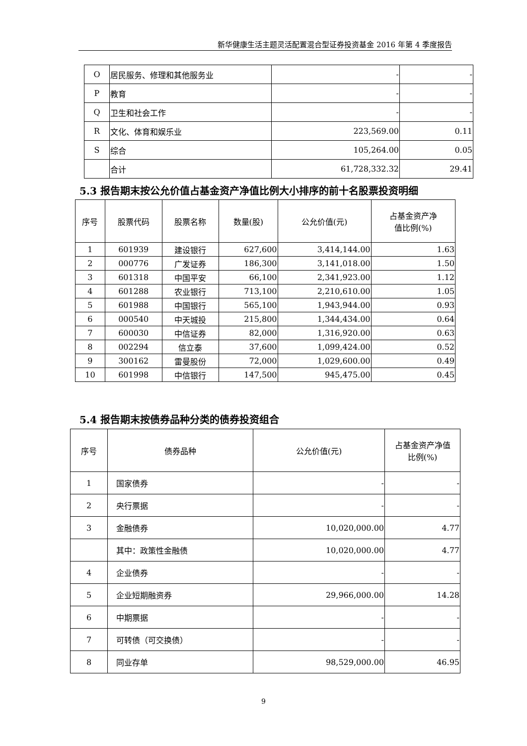新华健康生活主题灵活配置混合型证券投资基金 2016 年第 4 季度报告
| O | 居民服务、修理和其他服务业 | - | - |
| P | 教育 | - | - |
| Q | 卫生和社会工作 | - | - |
| R | 文化、体育和娱乐业 | 223,569.00 | 0.11 |
| S | 综合 | 105,264.00 | 0.05 |
| | 合计 | 61,728,332.32 | 29.41 |
5.3 报告期末按公允价值占基金资产净值比例大小排序的前十名股票投资明细
| 序号 | 股票代码 | 股票名称 | 数量(股) | 公允价值(元) | 占基金资产净 值比例(%) |
| --- | --- | --- | --- | --- | --- |
| 1 | 601939 | 建设银行 | 627,600 | 3,414,144.00 | 1.63 |
| 2 | 000776 | 广发证券 | 186,300 | 3,141,018.00 | 1.50 |
| 3 | 601318 | 中国平安 | 66,100 | 2,341,923.00 | 1.12 |
| 4 | 601288 | 农业银行 | 713,100 | 2,210,610.00 | 1.05 |
| 5 | 601988 | 中国银行 | 565,100 | 1,943,944.00 | 0.93 |
| 6 | 000540 | 中天城投 | 215,800 | 1,344,434.00 | 0.64 |
| 7 | 600030 | 中信证券 | 82,000 | 1,316,920.00 | 0.63 |
| 8 | 002294 | 信立泰 | 37,600 | 1,099,424.00 | 0.52 |
| 9 | 300162 | 雷曼股份 | 72,000 | 1,029,600.00 | 0.49 |
| 10 | 601998 | 中信银行 | 147,500 | 945,475.00 | 0.45 |
5.4 报告期末按债券品种分类的债券投资组合
| 序号 | 债券品种 | 公允价值(元) | 占基金资产净值 比例(%) |
| --- | --- | --- | --- |
| 1 | 国家债券 | - | - |
| 2 | 央行票据 | - | - |
| 3 | 金融债券 | 10,020,000.00 | 4.77 |
| | 其中：政策性金融债 | 10,020,000.00 | 4.77 |
| 4 | 企业债券 | - | - |
| 5 | 企业短期融资券 | 29,966,000.00 | 14.28 |
| 6 | 中期票据 | - | - |
| 7 | 可转债（可交换债） | - | - |
| 8 | 同业存单 | 98,529,000.00 | 46.95 |
9